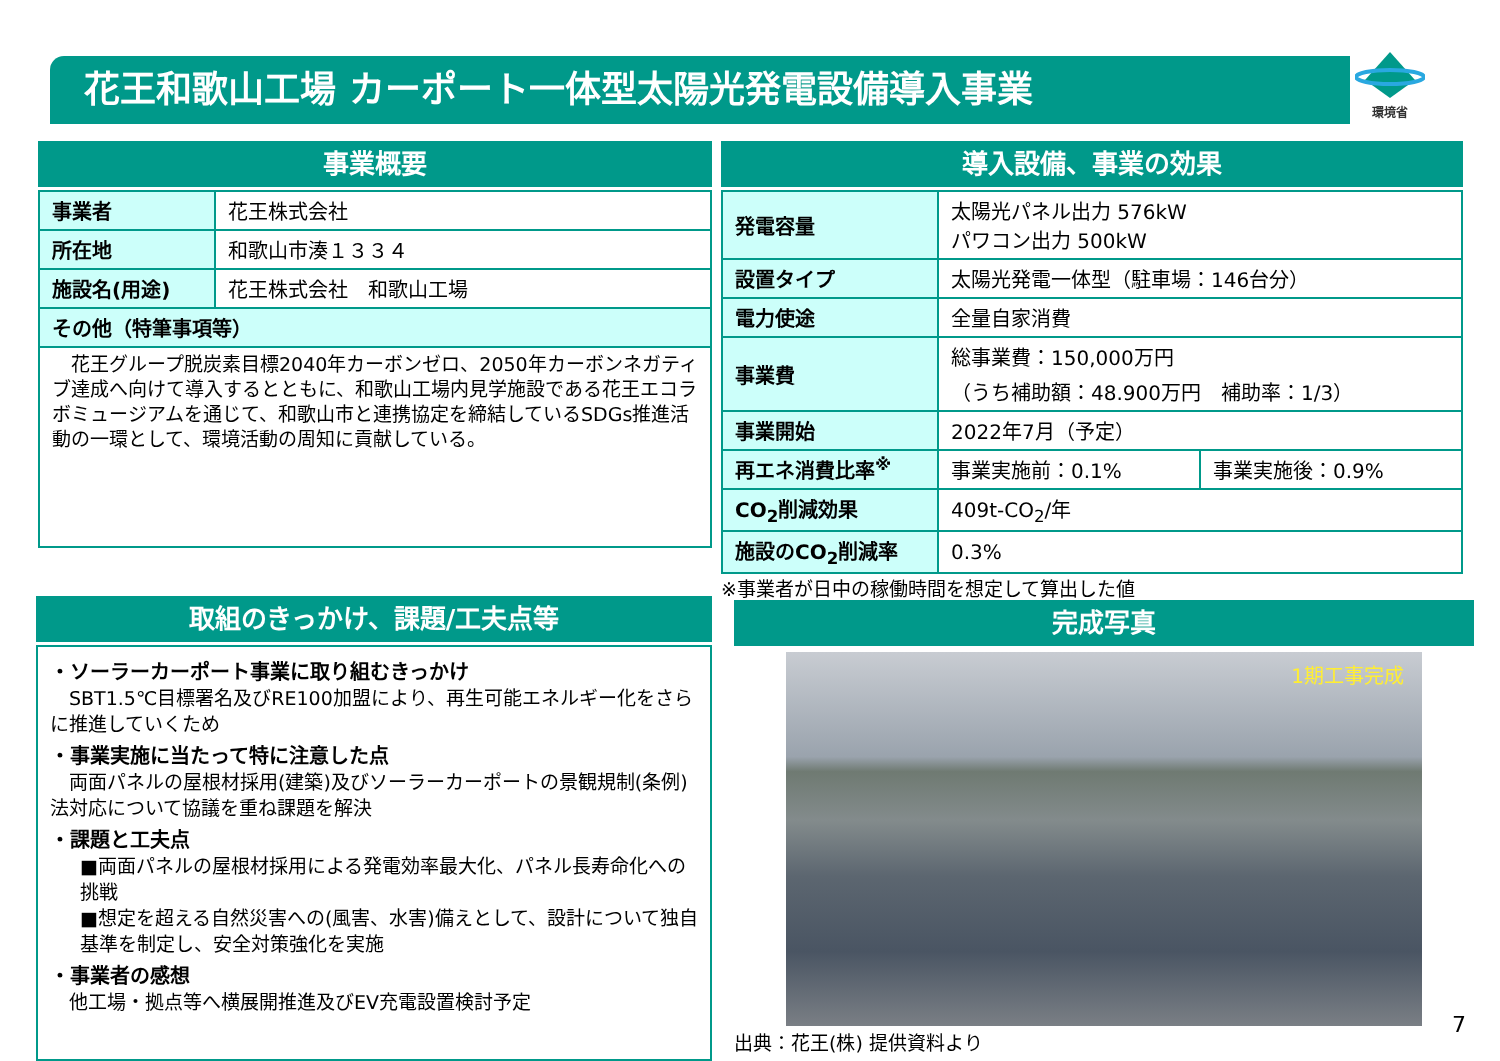花王和歌山工場 カーポート一体型太陽光発電設備導入事業
環境省
事業概要
| 事業者 | 花王株式会社 |
| 所在地 | 和歌山市湊１３３４ |
| 施設名(用途) | 花王株式会社 和歌山工場 |
| その他（特筆事項等） | |
| 花王グループ脱炭素目標2040年カーボンゼロ、2050年カーボンネガティブ達成へ向けて導入するとともに、和歌山工場内見学施設である花王エコラボミュージアムを通じて、和歌山市と連携協定を締結しているSDGs推進活動の一環として、環境活動の周知に貢献している。 | |
導入設備、事業の効果
| 発電容量 | 太陽光パネル出力 576kW パワコン出力 500kW | |
| 設置タイプ | 太陽光発電一体型（駐車場：146台分） | |
| 電力使途 | 全量自家消費 | |
| 事業費 | 総事業費：150,000万円 （うち補助額：48.900万円 補助率：1/3） | |
| 事業開始 | 2022年7月（予定） | |
| 再エネ消費比率<sup>※</sup> | 事業実施前：0.1% | 事業実施後：0.9% |
| CO<sub>2</sub>削減効果 | 409t-CO<sub>2</sub>/年 | |
| 施設のCO<sub>2</sub>削減率 | 0.3% | |
※事業者が日中の稼働時間を想定して算出した値
取組のきっかけ、課題/工夫点等
・ソーラーカーポート事業に取り組むきっかけ
　SBT1.5℃目標署名及びRE100加盟により、再生可能エネルギー化をさらに推進していくため
・事業実施に当たって特に注意した点
　両面パネルの屋根材採用(建築)及びソーラーカーポートの景観規制(条例)法対応について協議を重ね課題を解決
・課題と工夫点
■両面パネルの屋根材採用による発電効率最大化、パネル長寿命化への挑戦
■想定を超える自然災害への(風害、水害)備えとして、設計について独自基準を制定し、安全対策強化を実施
・事業者の感想
　他工場・拠点等へ横展開推進及びEV充電設置検討予定
完成写真
1期工事完成
出典：花王(株) 提供資料より
7